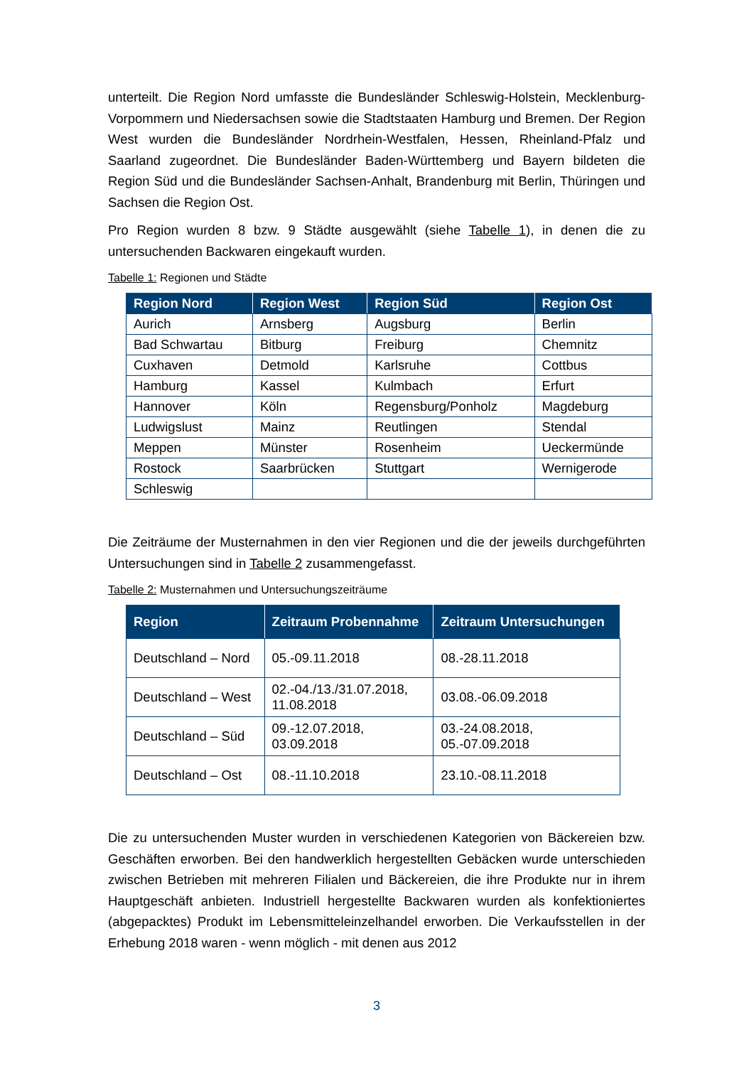unterteilt. Die Region Nord umfasste die Bundesländer Schleswig-Holstein, Mecklenburg-Vorpommern und Niedersachsen sowie die Stadtstaaten Hamburg und Bremen. Der Region West wurden die Bundesländer Nordrhein-Westfalen, Hessen, Rheinland-Pfalz und Saarland zugeordnet. Die Bundesländer Baden-Württemberg und Bayern bildeten die Region Süd und die Bundesländer Sachsen-Anhalt, Brandenburg mit Berlin, Thüringen und Sachsen die Region Ost.
Pro Region wurden 8 bzw. 9 Städte ausgewählt (siehe Tabelle 1), in denen die zu untersuchenden Backwaren eingekauft wurden.
Tabelle 1: Regionen und Städte
| Region Nord | Region West | Region Süd | Region Ost |
| --- | --- | --- | --- |
| Aurich | Arnsberg | Augsburg | Berlin |
| Bad Schwartau | Bitburg | Freiburg | Chemnitz |
| Cuxhaven | Detmold | Karlsruhe | Cottbus |
| Hamburg | Kassel | Kulmbach | Erfurt |
| Hannover | Köln | Regensburg/Ponholz | Magdeburg |
| Ludwigslust | Mainz | Reutlingen | Stendal |
| Meppen | Münster | Rosenheim | Ueckermünde |
| Rostock | Saarbrücken | Stuttgart | Wernigerode |
| Schleswig | | | |
Die Zeiträume der Musternahmen in den vier Regionen und die der jeweils durchgeführten Untersuchungen sind in Tabelle 2 zusammengefasst.
Tabelle 2: Musternahmen und Untersuchungszeiträume
| Region | Zeitraum Probennahme | Zeitraum Untersuchungen |
| --- | --- | --- |
| Deutschland – Nord | 05.-09.11.2018 | 08.-28.11.2018 |
| Deutschland – West | 02.-04./13./31.07.2018, 11.08.2018 | 03.08.-06.09.2018 |
| Deutschland – Süd | 09.-12.07.2018, 03.09.2018 | 03.-24.08.2018, 05.-07.09.2018 |
| Deutschland – Ost | 08.-11.10.2018 | 23.10.-08.11.2018 |
Die zu untersuchenden Muster wurden in verschiedenen Kategorien von Bäckereien bzw. Geschäften erworben. Bei den handwerklich hergestellten Gebäcken wurde unterschieden zwischen Betrieben mit mehreren Filialen und Bäckereien, die ihre Produkte nur in ihrem Hauptgeschäft anbieten. Industriell hergestellte Backwaren wurden als konfektioniertes (abgepacktes) Produkt im Lebensmitteleinzelhandel erworben. Die Verkaufsstellen in der Erhebung 2018 waren - wenn möglich - mit denen aus 2012
3